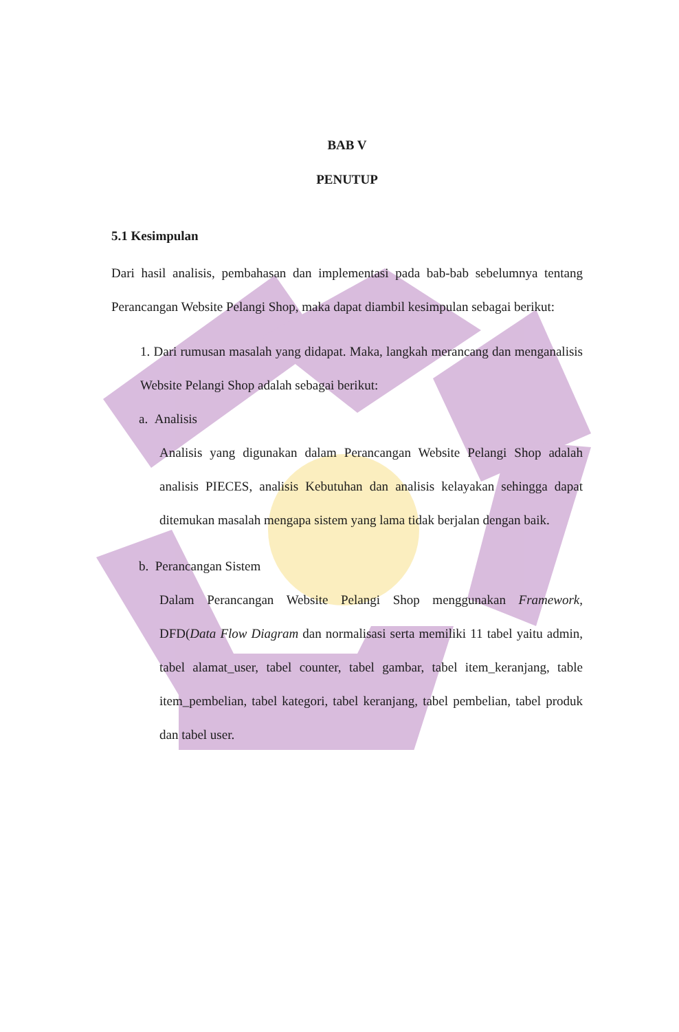BAB V
PENUTUP
5.1 Kesimpulan
Dari hasil analisis, pembahasan dan implementasi pada bab-bab sebelumnya tentang Perancangan Website Pelangi Shop, maka dapat diambil kesimpulan sebagai berikut:
1. Dari rumusan masalah yang didapat. Maka, langkah merancang dan menganalisis Website Pelangi Shop adalah sebagai berikut:
a. Analisis
Analisis yang digunakan dalam Perancangan Website Pelangi Shop adalah analisis PIECES, analisis Kebutuhan dan analisis kelayakan sehingga dapat ditemukan masalah mengapa sistem yang lama tidak berjalan dengan baik.
b. Perancangan Sistem
Dalam Perancangan Website Pelangi Shop menggunakan Framework, DFD(Data Flow Diagram dan normalisasi serta memiliki 11 tabel yaitu admin, tabel alamat_user, tabel counter, tabel gambar, tabel item_keranjang, table item_pembelian, tabel kategori, tabel keranjang, tabel pembelian, tabel produk dan tabel user.